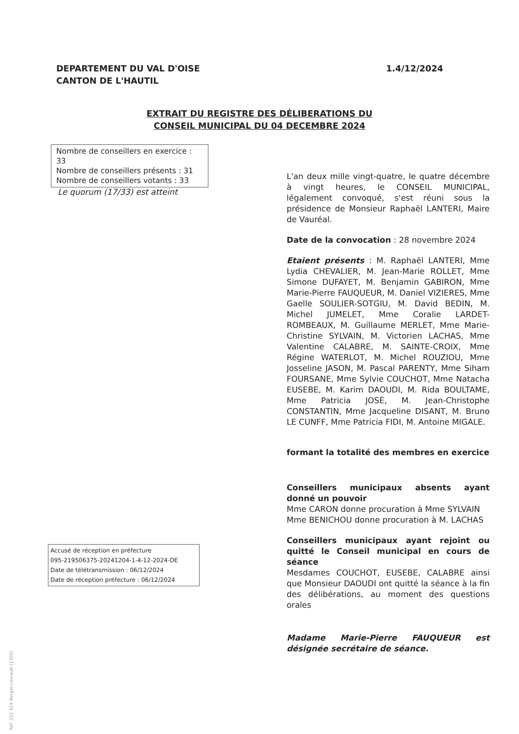DEPARTEMENT DU VAL D'OISE
CANTON DE L'HAUTIL
1.4/12/2024
EXTRAIT DU REGISTRE DES DÉLIBERATIONS DU
CONSEIL MUNICIPAL DU 04 DECEMBRE 2024
Nombre de conseillers en exercice : 33
Nombre de conseillers présents : 31
Nombre de conseillers votants : 33
Le quorum (17/33) est atteint
Accusé de réception en préfecture
095-219506375-20241204-1-4-12-2024-DE
Date de télétransmission : 06/12/2024
Date de réception préfecture : 06/12/2024
L'an deux mille vingt-quatre, le quatre décembre à vingt heures, le CONSEIL MUNICIPAL, légalement convoqué, s'est réuni sous la présidence de Monsieur Raphaël LANTERI, Maire de Vauréal.
Date de la convocation : 28 novembre 2024
Etaient présents : M. Raphaël LANTERI, Mme Lydia CHEVALIER, M. Jean-Marie ROLLET, Mme Simone DUFAYET, M. Benjamin GABIRON, Mme Marie-Pierre FAUQUEUR, M. Daniel VIZIERES, Mme Gaelle SOULIER-SOTGIU, M. David BEDIN, M. Michel JUMELET, Mme Coralie LARDET-ROMBEAUX, M. Guillaume MERLET, Mme Marie-Christine SYLVAIN, M. Victorien LACHAS, Mme Valentine CALABRE, M. SAINTE-CROIX, Mme Régine WATERLOT, M. Michel ROUZIOU, Mme Josseline JASON, M. Pascal PARENTY, Mme Siham FOURSANE, Mme Sylvie COUCHOT, Mme Natacha EUSEBE, M. Karim DAOUDI, M. Rida BOULTAME, Mme Patricia JOSÉ, M. Jean-Christophe CONSTANTIN, Mme Jacqueline DISANT, M. Bruno LE CUNFF, Mme Patricia FIDI, M. Antoine MIGALE.
formant la totalité des membres en exercice
Conseillers municipaux absents ayant donné un pouvoir
Mme CARON donne procuration à Mme SYLVAIN
Mme BENICHOU donne procuration à M. LACHAS
Conseillers municipaux ayant rejoint ou quitté le Conseil municipal en cours de séance
Mesdames COUCHOT, EUSEBE, CALABRE ainsi que Monsieur DAOUDI ont quitté la séance à la fin des délibérations, au moment des questions orales
Madame Marie-Pierre FAUQUEUR est désignée secrétaire de séance.
Réf. 201 524 Berger-Levrault (1309)